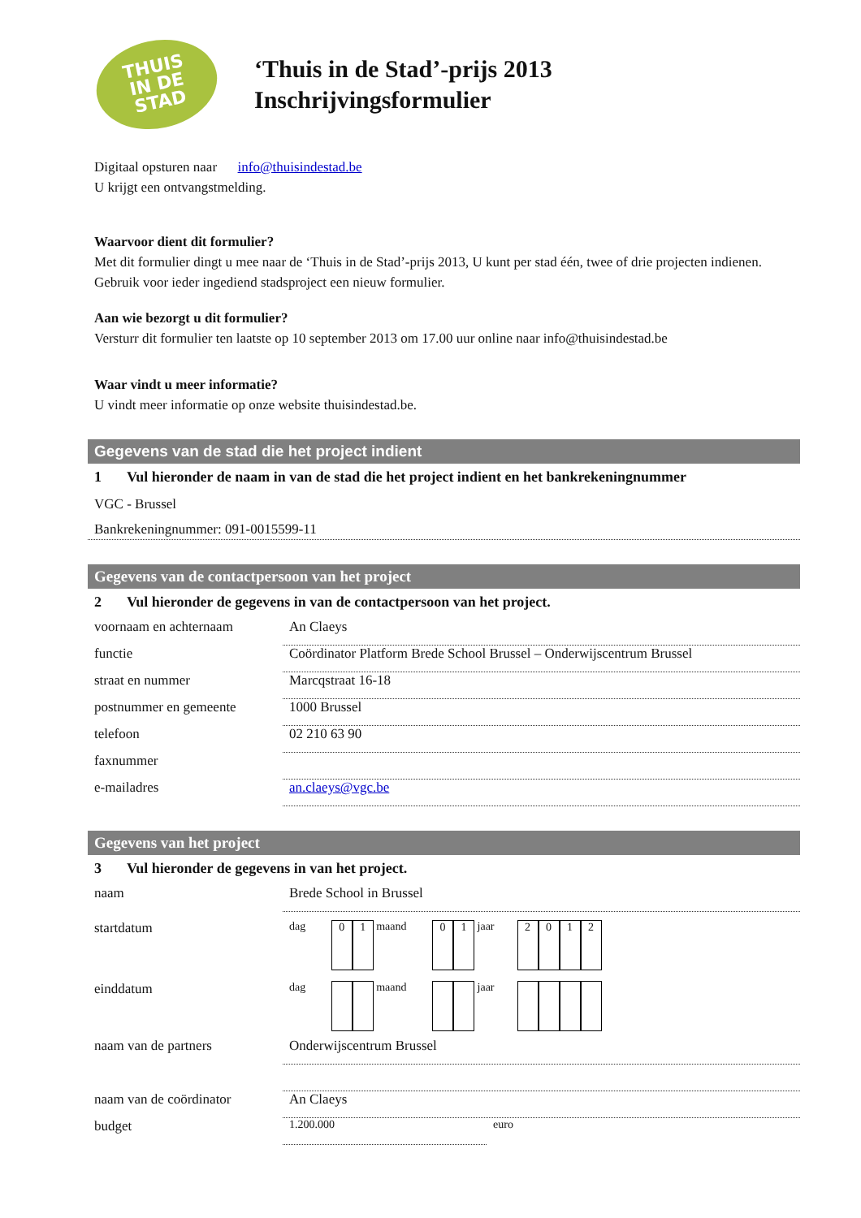THUIS
IN DE
STAD
‘Thuis in de Stad’-prijs 2013
Inschrijvingsformulier
Digitaal opsturen naar info@thuisindestad.be
U krijgt een ontvangstmelding.
Waarvoor dient dit formulier?
Met dit formulier dingt u mee naar de ‘Thuis in de Stad’-prijs 2013, U kunt per stad één, twee of drie projecten indienen. Gebruik voor ieder ingediend stadsproject een nieuw formulier.
Aan wie bezorgt u dit formulier?
Versturr dit formulier ten laatste op 10 september 2013 om 17.00 uur online naar info@thuisindestad.be
Waar vindt u meer informatie?
U vindt meer informatie op onze website thuisindestad.be.
Gegevens van de stad die het project indient
1 Vul hieronder de naam in van de stad die het project indient en het bankrekeningnummer
VGC - Brussel
Bankrekeningnummer: 091-0015599-11
Gegevens van de contactpersoon van het project
2 Vul hieronder de gegevens in van de contactpersoon van het project.
voornaam en achternaam An Claeys
functie Coördinator Platform Brede School Brussel – Onderwijscentrum Brussel
straat en nummer Marcqstraat 16-18
postnummer en gemeente 1000 Brussel
telefoon 02 210 63 90
faxnummer
e-mailadres an.claeys@vgc.be
Gegevens van het project
3 Vul hieronder de gegevens in van het project.
naam Brede School in Brussel
startdatum
dag 0 1 maand 0 1 jaar 2012
einddatum
dag maand jaar
naam van de partners Onderwijscentrum Brussel
naam van de coördinator
An Claeys
budget
1.200.000 euro